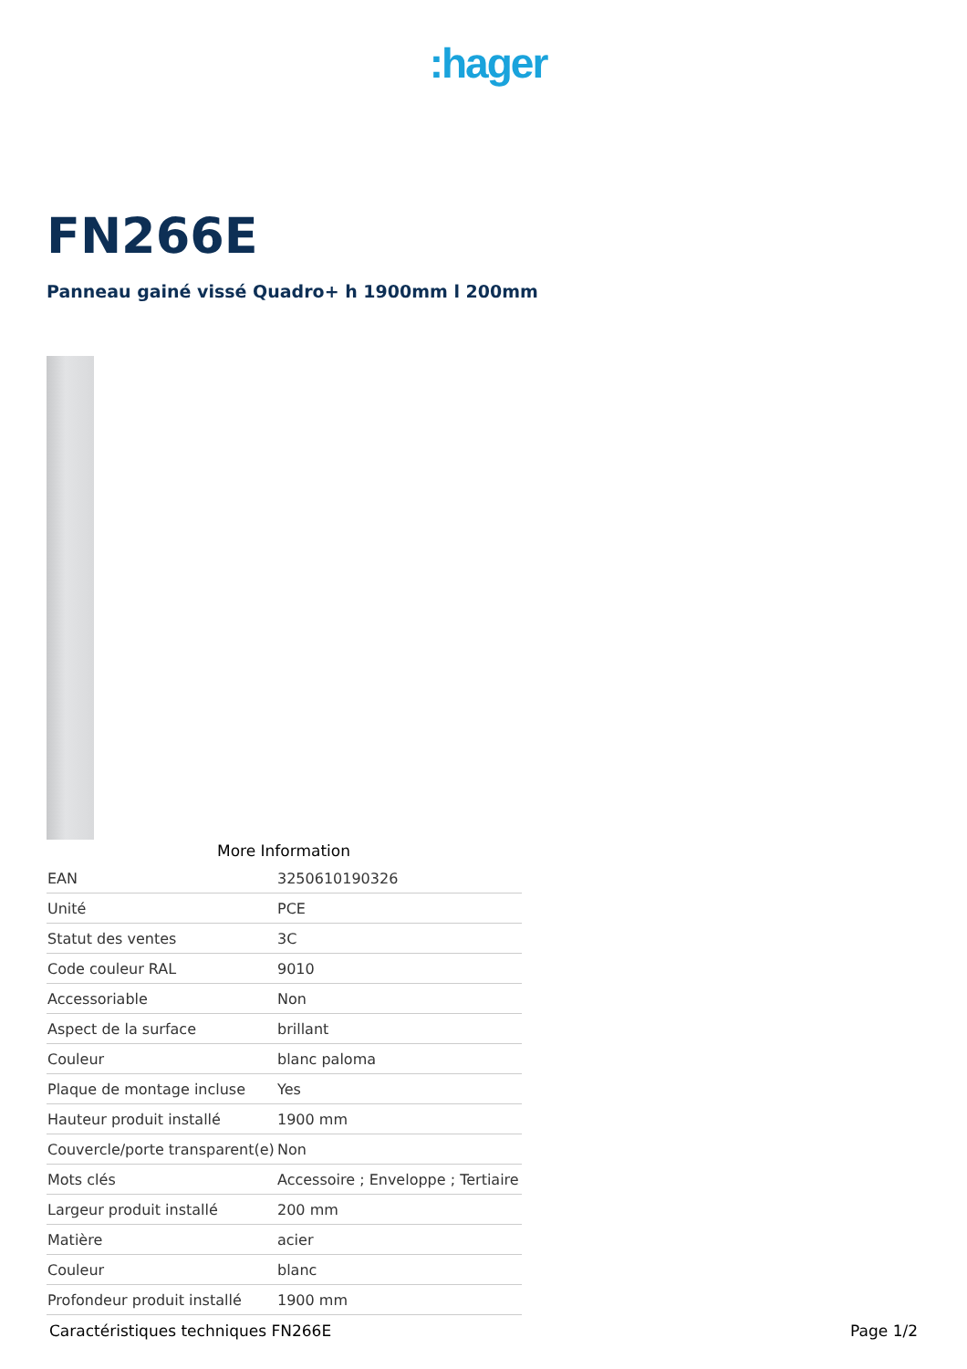:hager
FN266E
Panneau gainé vissé Quadro+ h 1900mm l 200mm
More Information
| EAN | 3250610190326 |
| Unité | PCE |
| Statut des ventes | 3C |
| Code couleur RAL | 9010 |
| Accessoriable | Non |
| Aspect de la surface | brillant |
| Couleur | blanc paloma |
| Plaque de montage incluse | Yes |
| Hauteur produit installé | 1900 mm |
| Couvercle/porte transparent(e) | Non |
| Mots clés | Accessoire ; Enveloppe ; Tertiaire |
| Largeur produit installé | 200 mm |
| Matière | acier |
| Couleur | blanc |
| Profondeur produit installé | 1900 mm |
Caractéristiques techniques FN266E Page 1/2